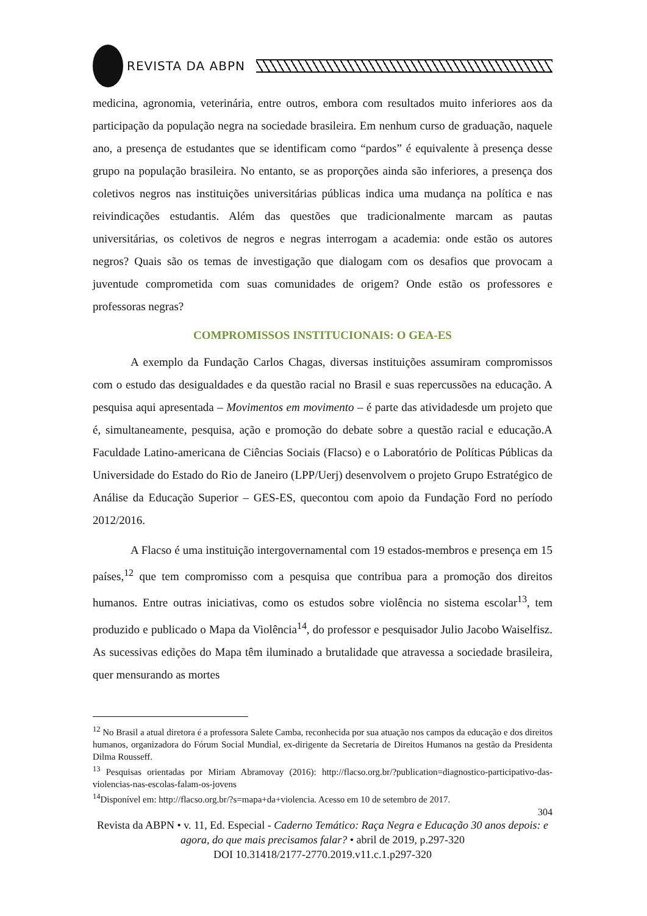REVISTA DA ABPN
medicina, agronomia, veterinária, entre outros, embora com resultados muito inferiores aos da participação da população negra na sociedade brasileira. Em nenhum curso de graduação, naquele ano, a presença de estudantes que se identificam como “pardos” é equivalente à presença desse grupo na população brasileira. No entanto, se as proporções ainda são inferiores, a presença dos coletivos negros nas instituições universitárias públicas indica uma mudança na política e nas reivindicações estudantis. Além das questões que tradicionalmente marcam as pautas universitárias, os coletivos de negros e negras interrogam a academia: onde estão os autores negros? Quais são os temas de investigação que dialogam com os desafios que provocam a juventude comprometida com suas comunidades de origem? Onde estão os professores e professoras negras?
COMPROMISSOS INSTITUCIONAIS: O GEA-ES
A exemplo da Fundação Carlos Chagas, diversas instituições assumiram compromissos com o estudo das desigualdades e da questão racial no Brasil e suas repercussões na educação. A pesquisa aqui apresentada – Movimentos em movimento – é parte das atividadesde um projeto que é, simultaneamente, pesquisa, ação e promoção do debate sobre a questão racial e educação.A Faculdade Latino-americana de Ciências Sociais (Flacso) e o Laboratório de Políticas Públicas da Universidade do Estado do Rio de Janeiro (LPP/Uerj) desenvolvem o projeto Grupo Estratégico de Análise da Educação Superior – GES-ES, quecontou com apoio da Fundação Ford no período 2012/2016.
A Flacso é uma instituição intergovernamental com 19 estados-membros e presença em 15 países,<sup>12</sup> que tem compromisso com a pesquisa que contribua para a promoção dos direitos humanos. Entre outras iniciativas, como os estudos sobre violência no sistema escolar<sup>13</sup>, tem produzido e publicado o Mapa da Violência<sup>14</sup>, do professor e pesquisador Julio Jacobo Waiselfisz. As sucessivas edições do Mapa têm iluminado a brutalidade que atravessa a sociedade brasileira, quer mensurando as mortes
<sup>12</sup> No Brasil a atual diretora é a professora Salete Camba, reconhecida por sua atuação nos campos da educação e dos direitos humanos, organizadora do Fórum Social Mundial, ex-dirigente da Secretaria de Direitos Humanos na gestão da Presidenta Dilma Rousseff.
<sup>13</sup> Pesquisas orientadas por Miriam Abramovay (2016): http://flacso.org.br/?publication=diagnostico-participativo-das-violencias-nas-escolas-falam-os-jovens
<sup>14</sup> Disponível em: http://flacso.org.br/?s=mapa+da+violencia. Acesso em 10 de setembro de 2017.
304
Revista da ABPN • v. 11, Ed. Especial - Caderno Temático: Raça Negra e Educação 30 anos depois: e agora, do que mais precisamos falar? • abril de 2019, p.297-320
DOI 10.31418/2177-2770.2019.v11.c.1.p297-320